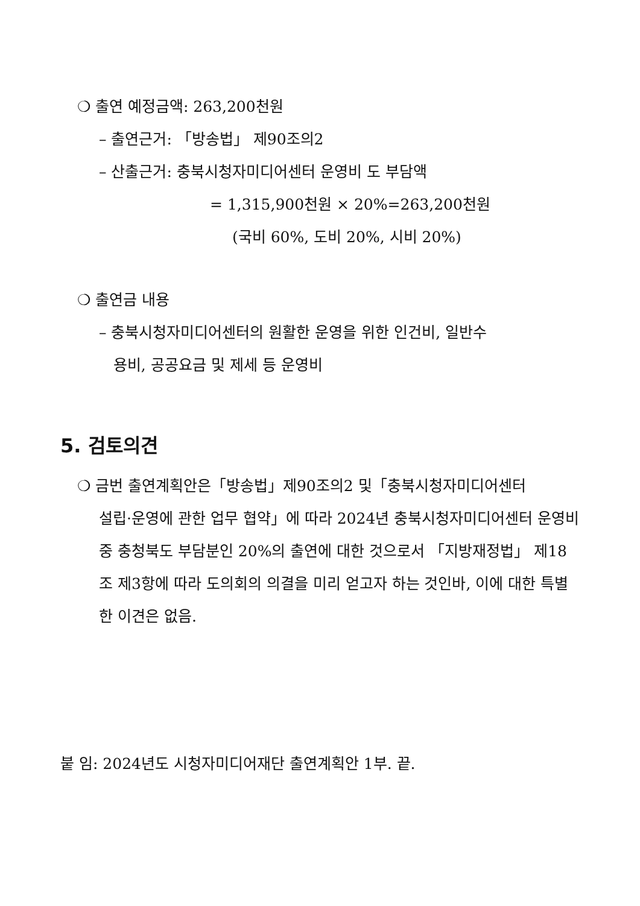❍ 출연 예정금액: 263,200천원
– 출연근거: 「방송법」 제90조의2
– 산출근거: 충북시청자미디어센터 운영비 도 부담액
= 1,315,900천원 × 20%=263,200천원
(국비 60%, 도비 20%, 시비 20%)
❍ 출연금 내용
– 충북시청자미디어센터의 원활한 운영을 위한 인건비, 일반수
용비, 공공요금 및 제세 등 운영비
5. 검토의견
❍ 금번 출연계획안은「방송법」제90조의2 및「충북시청자미디어센터
설립·운영에 관한 업무 협약」에 따라 2024년 충북시청자미디어센터 운영비 중 충청북도 부담분인 20%의 출연에 대한 것으로서 「지방재정법」 제18조 제3항에 따라 도의회의 의결을 미리 얻고자 하는 것인바, 이에 대한 특별한 이견은 없음.
붙 임: 2024년도 시청자미디어재단 출연계획안 1부. 끝.